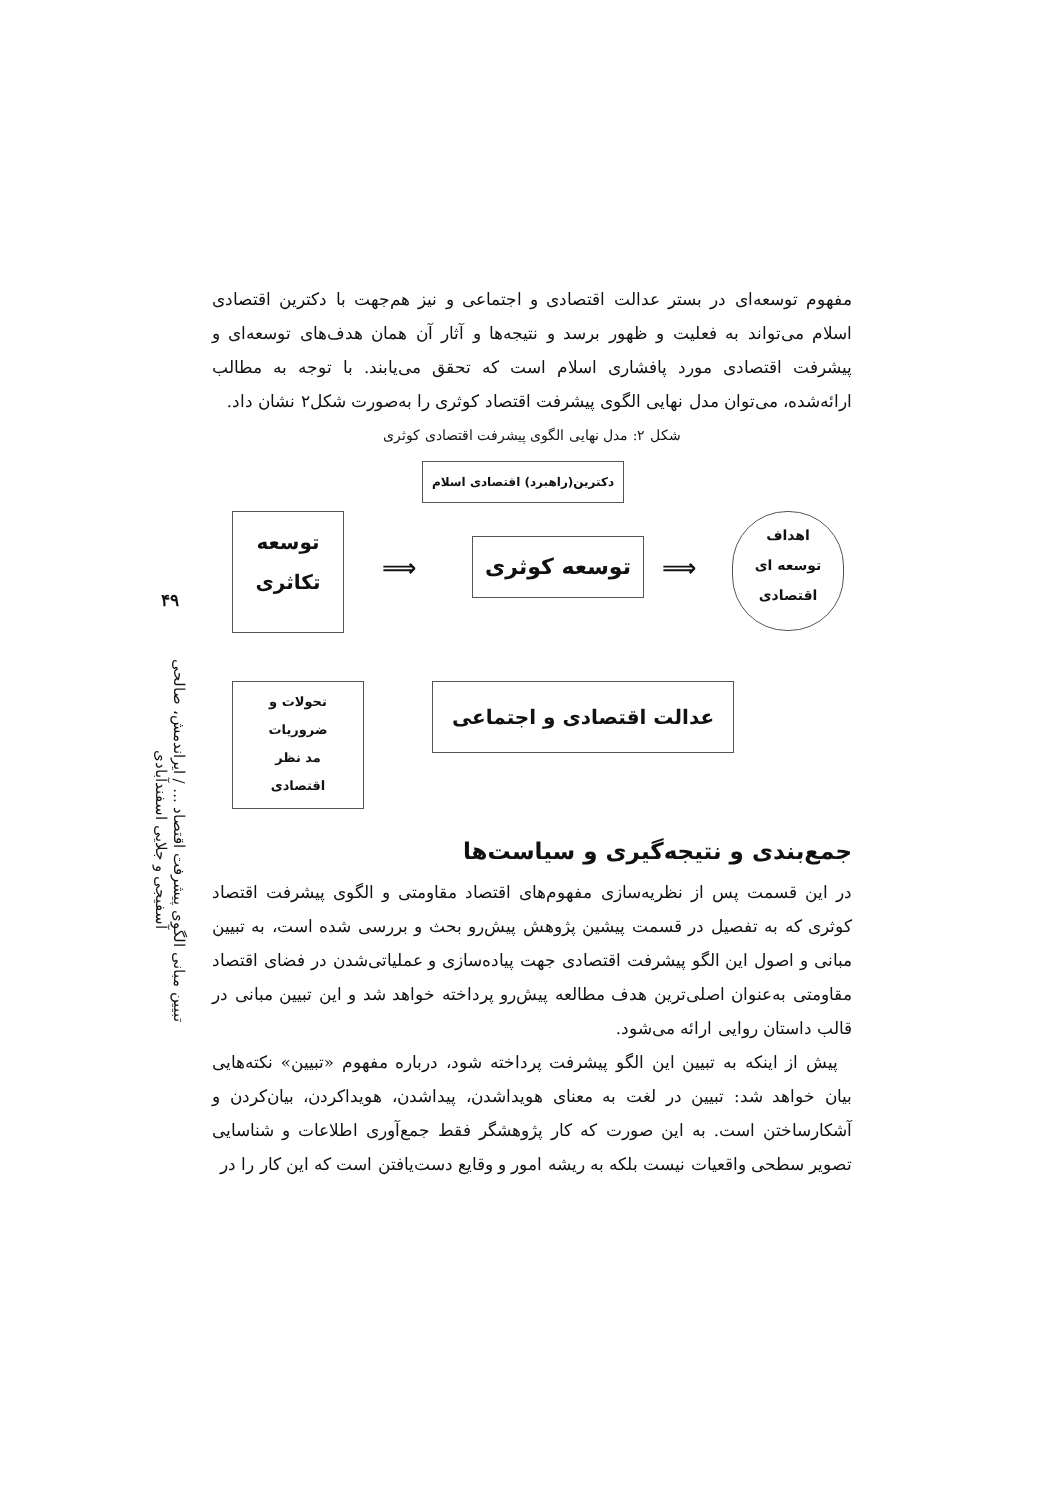۴۹
تبیین مبانی الگوی پیشرفت اقتصاد ... / ایراندمش، صالحی آسفیجی و جلایی اسفندآبادی
مفهوم توسعه‌ای در بستر عدالت اقتصادی و اجتماعی و نیز هم‌جهت با دکترین اقتصادی اسلام می‌تواند به فعلیت و ظهور برسد و نتیجه‌ها و آثار آن همان هدف‌های توسعه‌ای و پیشرفت اقتصادی مورد پافشاری اسلام است که تحقق می‌یابند. با توجه به مطالب ارائه‌شده، می‌توان مدل نهایی الگوی پیشرفت اقتصاد کوثری را به‌صورت شکل۲ نشان داد.
شکل ۲: مدل نهایی الگوی پیشرفت اقتصادی کوثری
دکترین(راهبرد) اقتصادی اسلام
توسعه
تکاثری
⟹
توسعه کوثری
⟹
اهداف
توسعه ای
اقتصادی
تحولات و
ضروریات
مد نظر
اقتصادی
عدالت اقتصادی و اجتماعی
جمع‌بندی و نتیجه‌گیری و سیاست‌ها
در این قسمت پس از نظریه‌سازی مفهوم‌های اقتصاد مقاومتی و الگوی پیشرفت اقتصاد کوثری که به تفصیل در قسمت پیشین پژوهش پیش‌رو بحث و بررسی شده است، به تبیین مبانی و اصول این الگو پیشرفت اقتصادی جهت پیاده‌سازی و عملیاتی‌شدن در فضای اقتصاد مقاومتی به‌عنوان اصلی‌ترین هدف مطالعه پیش‌رو پرداخته خواهد شد و این تبیین مبانی در قالب داستان روایی ارائه می‌شود.
پیش از اینکه به تبیین این الگو پیشرفت پرداخته شود، درباره مفهوم «تبیین» نکته‌هایی بیان خواهد شد: تبیین در لغت به معنای هویداشدن، پیداشدن، هویداکردن، بیان‌کردن و آشکارساختن است. به این صورت که کار پژوهشگر فقط جمع‌آوری اطلاعات و شناسایی تصویر سطحی واقعیات نیست بلکه به ریشه امور و وقایع دست‌یافتن است که این کار را در